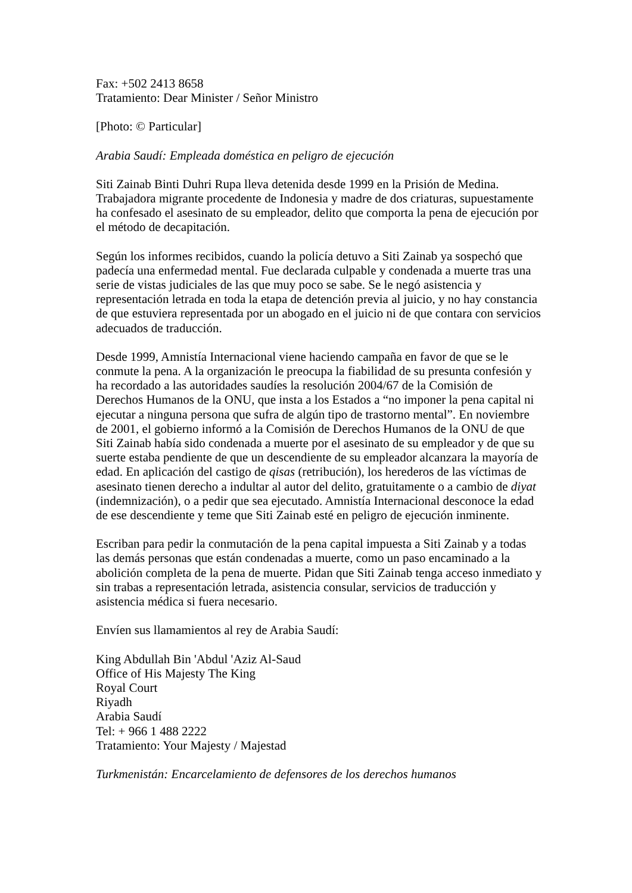Fax: +502 2413 8658
Tratamiento: Dear Minister / Señor Ministro
[Photo: © Particular]
Arabia Saudí: Empleada doméstica en peligro de ejecución
Siti Zainab Binti Duhri Rupa lleva detenida desde 1999 en la Prisión de Medina. Trabajadora migrante procedente de Indonesia y madre de dos criaturas, supuestamente ha confesado el asesinato de su empleador, delito que comporta la pena de ejecución por el método de decapitación.
Según los informes recibidos, cuando la policía detuvo a Siti Zainab ya sospechó que padecía una enfermedad mental. Fue declarada culpable y condenada a muerte tras una serie de vistas judiciales de las que muy poco se sabe. Se le negó asistencia y representación letrada en toda la etapa de detención previa al juicio, y no hay constancia de que estuviera representada por un abogado en el juicio ni de que contara con servicios adecuados de traducción.
Desde 1999, Amnistía Internacional viene haciendo campaña en favor de que se le conmute la pena. A la organización le preocupa la fiabilidad de su presunta confesión y ha recordado a las autoridades saudíes la resolución 2004/67 de la Comisión de Derechos Humanos de la ONU, que insta a los Estados a “no imponer la pena capital ni ejecutar a ninguna persona que sufra de algún tipo de trastorno mental”. En noviembre de 2001, el gobierno informó a la Comisión de Derechos Humanos de la ONU de que Siti Zainab había sido condenada a muerte por el asesinato de su empleador y de que su suerte estaba pendiente de que un descendiente de su empleador alcanzara la mayoría de edad. En aplicación del castigo de qisas (retribución), los herederos de las víctimas de asesinato tienen derecho a indultar al autor del delito, gratuitamente o a cambio de diyat (indemnización), o a pedir que sea ejecutado. Amnistía Internacional desconoce la edad de ese descendiente y teme que Siti Zainab esté en peligro de ejecución inminente.
Escriban para pedir la conmutación de la pena capital impuesta a Siti Zainab y a todas las demás personas que están condenadas a muerte, como un paso encaminado a la abolición completa de la pena de muerte. Pidan que Siti Zainab tenga acceso inmediato y sin trabas a representación letrada, asistencia consular, servicios de traducción y asistencia médica si fuera necesario.
Envíen sus llamamientos al rey de Arabia Saudí:
King Abdullah Bin 'Abdul 'Aziz Al-Saud
Office of His Majesty The King
Royal Court
Riyadh
Arabia Saudí
Tel: + 966 1 488 2222
Tratamiento: Your Majesty / Majestad
Turkmenistán: Encarcelamiento de defensores de los derechos humanos